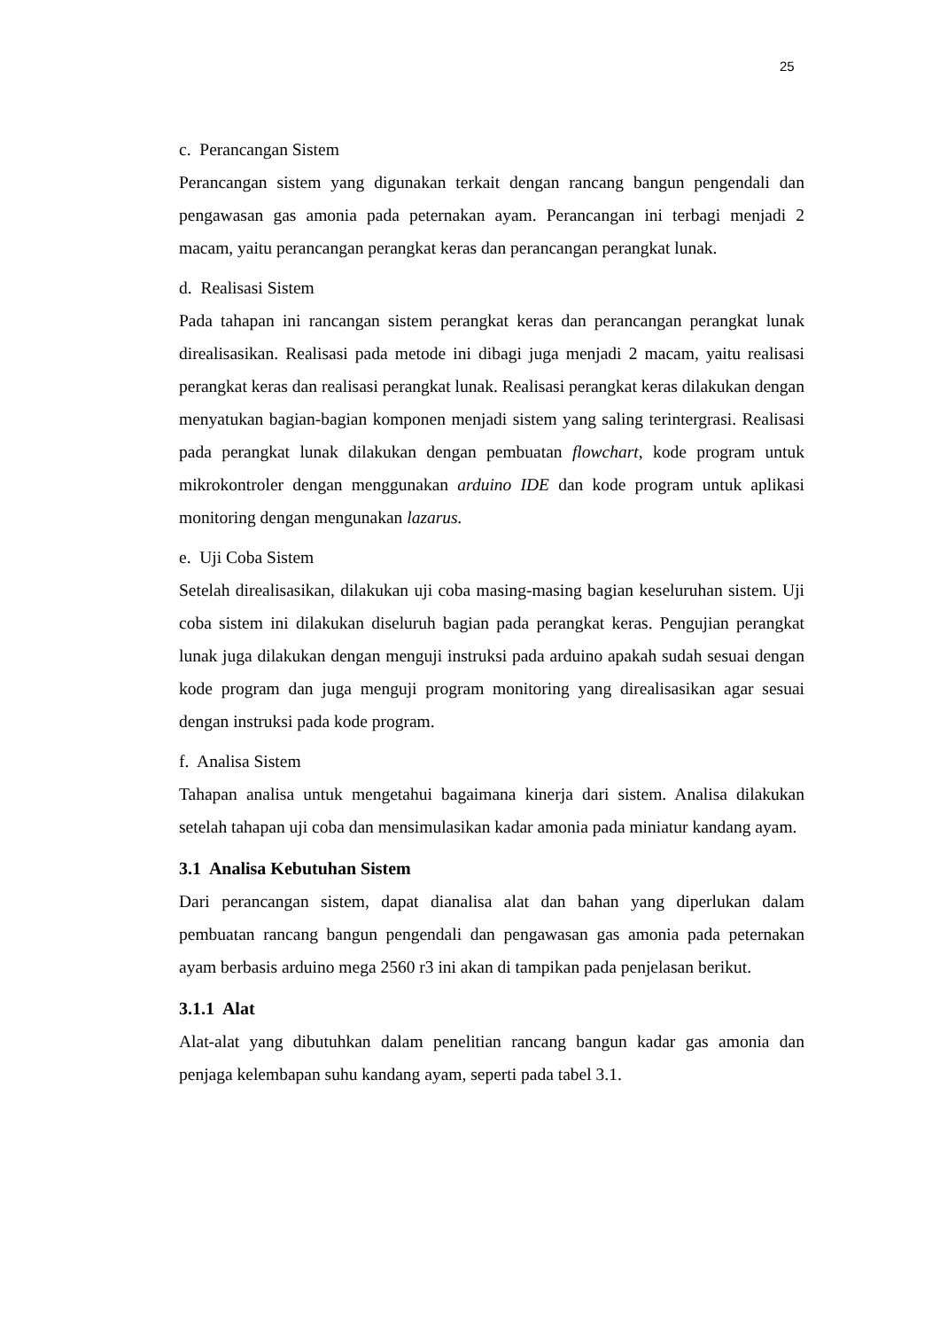25
c. Perancangan Sistem
Perancangan sistem yang digunakan terkait dengan rancang bangun pengendali dan pengawasan gas amonia pada peternakan ayam. Perancangan ini terbagi menjadi 2 macam, yaitu perancangan perangkat keras dan perancangan perangkat lunak.
d. Realisasi Sistem
Pada tahapan ini rancangan sistem perangkat keras dan perancangan perangkat lunak direalisasikan. Realisasi pada metode ini dibagi juga menjadi 2 macam, yaitu realisasi perangkat keras dan realisasi perangkat lunak. Realisasi perangkat keras dilakukan dengan menyatukan bagian-bagian komponen menjadi sistem yang saling terintergrasi. Realisasi pada perangkat lunak dilakukan dengan pembuatan flowchart, kode program untuk mikrokontroler dengan menggunakan arduino IDE dan kode program untuk aplikasi monitoring dengan mengunakan lazarus.
e. Uji Coba Sistem
Setelah direalisasikan, dilakukan uji coba masing-masing bagian keseluruhan sistem. Uji coba sistem ini dilakukan diseluruh bagian pada perangkat keras. Pengujian perangkat lunak juga dilakukan dengan menguji instruksi pada arduino apakah sudah sesuai dengan kode program dan juga menguji program monitoring yang direalisasikan agar sesuai dengan instruksi pada kode program.
f. Analisa Sistem
Tahapan analisa untuk mengetahui bagaimana kinerja dari sistem. Analisa dilakukan setelah tahapan uji coba dan mensimulasikan kadar amonia pada miniatur kandang ayam.
3.1 Analisa Kebutuhan Sistem
Dari perancangan sistem, dapat dianalisa alat dan bahan yang diperlukan dalam pembuatan rancang bangun pengendali dan pengawasan gas amonia pada peternakan ayam berbasis arduino mega 2560 r3 ini akan di tampikan pada penjelasan berikut.
3.1.1 Alat
Alat-alat yang dibutuhkan dalam penelitian rancang bangun kadar gas amonia dan penjaga kelembapan suhu kandang ayam, seperti pada tabel 3.1.